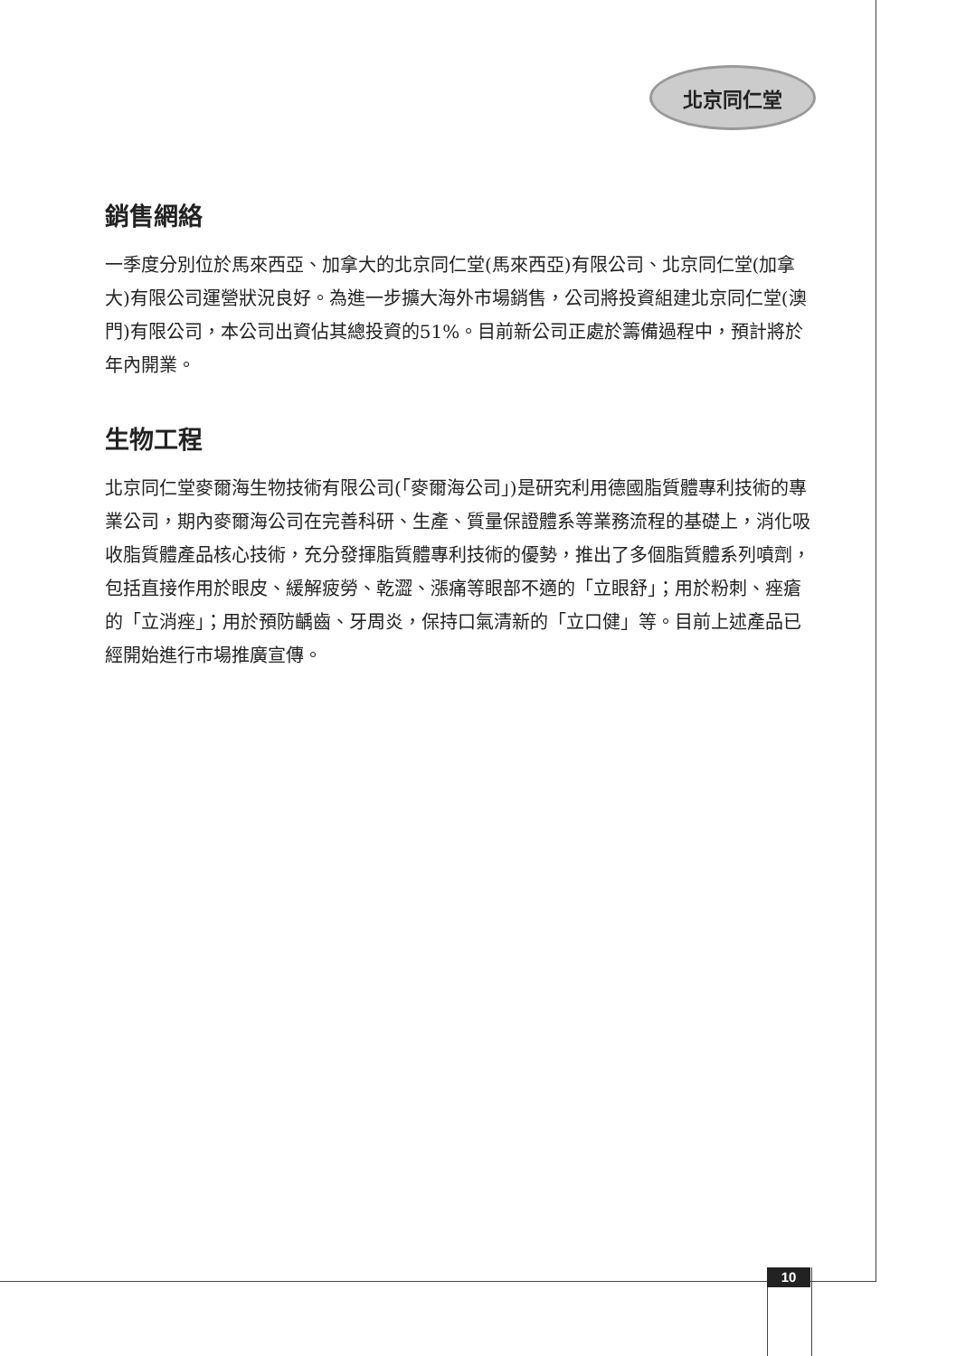北京同仁堂
銷售網絡
一季度分別位於馬來西亞、加拿大的北京同仁堂(馬來西亞)有限公司、北京同仁堂(加拿大)有限公司運營狀況良好。為進一步擴大海外市場銷售，公司將投資組建北京同仁堂(澳門)有限公司，本公司出資佔其總投資的51%。目前新公司正處於籌備過程中，預計將於年內開業。
生物工程
北京同仁堂麥爾海生物技術有限公司(「麥爾海公司」)是研究利用德國脂質體專利技術的專業公司，期內麥爾海公司在完善科研、生產、質量保證體系等業務流程的基礎上，消化吸收脂質體產品核心技術，充分發揮脂質體專利技術的優勢，推出了多個脂質體系列噴劑，包括直接作用於眼皮、緩解疲勞、乾澀、漲痛等眼部不適的「立眼舒」；用於粉刺、痤瘡的「立消痤」；用於預防齲齒、牙周炎，保持口氣清新的「立口健」等。目前上述產品已經開始進行市場推廣宣傳。
10